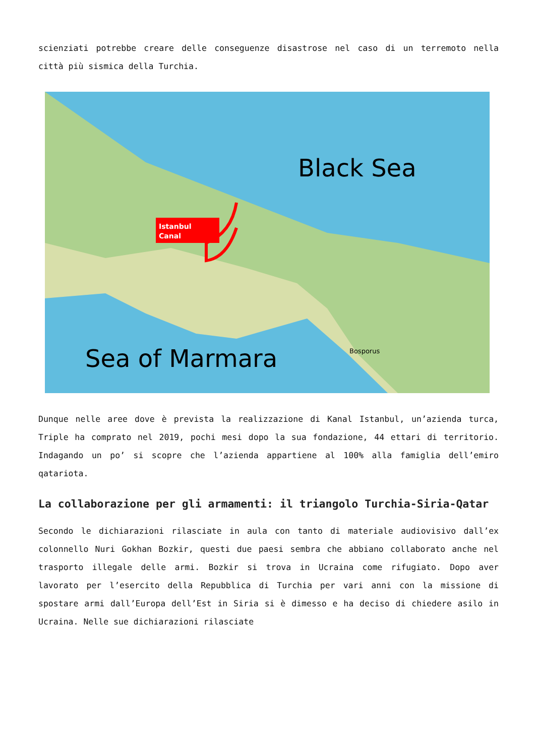scienziati potrebbe creare delle conseguenze disastrose nel caso di un terremoto nella città più sismica della Turchia.
Istanbul
Canal
Black Sea
Bosporus
Sea of Marmara
Dunque nelle aree dove è prevista la realizzazione di Kanal Istanbul, un’azienda turca, Triple ha comprato nel 2019, pochi mesi dopo la sua fondazione, 44 ettari di territorio. Indagando un po’ si scopre che l’azienda appartiene al 100% alla famiglia dell’emiro qatariota.
La collaborazione per gli armamenti: il triangolo Turchia-Siria-Qatar
Secondo le dichiarazioni rilasciate in aula con tanto di materiale audiovisivo dall’ex colonnello Nuri Gokhan Bozkir, questi due paesi sembra che abbiano collaborato anche nel trasporto illegale delle armi. Bozkir si trova in Ucraina come rifugiato. Dopo aver lavorato per l’esercito della Repubblica di Turchia per vari anni con la missione di spostare armi dall’Europa dell’Est in Siria si è dimesso e ha deciso di chiedere asilo in Ucraina. Nelle sue dichiarazioni rilasciate